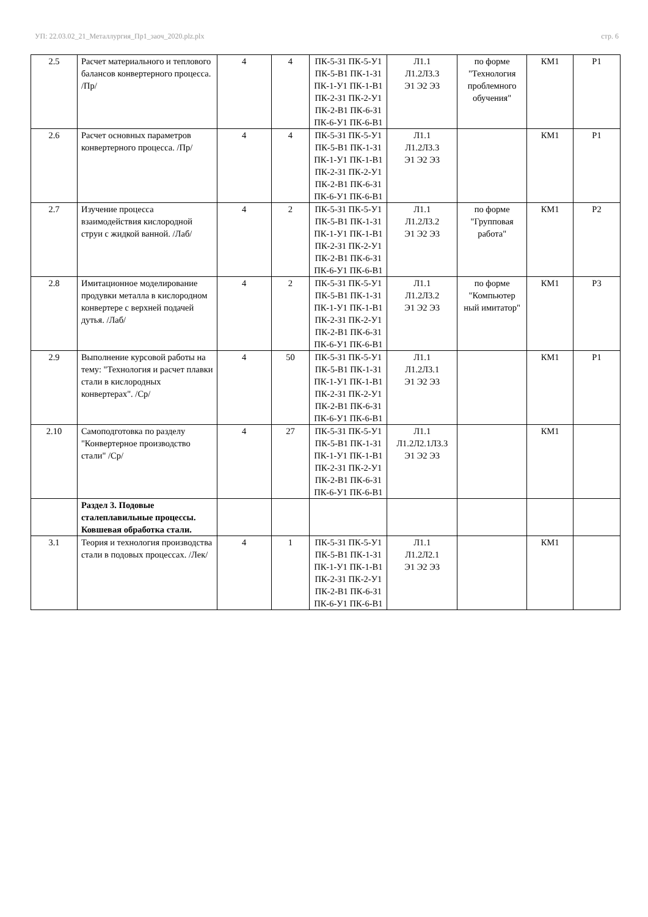УП: 22.03.02_21_Металлургия_Пр1_заоч_2020.plz.plx стр. 6
| 2.5 | Расчет материального и теплового балансов конвертерного процесса. /Пр/ | 4 | 4 | ПК-5-З1 ПК-5-У1 ПК-5-В1 ПК-1-З1 ПК-1-У1 ПК-1-В1 ПК-2-З1 ПК-2-У1 ПК-2-В1 ПК-6-З1 ПК-6-У1 ПК-6-В1 | Л1.1 Л1.2Л3.3 Э1 Э2 Э3 | по форме "Технология проблемного обучения" | КМ1 | Р1 |
| 2.6 | Расчет основных параметров конвертерного процесса. /Пр/ | 4 | 4 | ПК-5-З1 ПК-5-У1 ПК-5-В1 ПК-1-З1 ПК-1-У1 ПК-1-В1 ПК-2-З1 ПК-2-У1 ПК-2-В1 ПК-6-З1 ПК-6-У1 ПК-6-В1 | Л1.1 Л1.2Л3.3 Э1 Э2 Э3 | | КМ1 | Р1 |
| 2.7 | Изучение процесса взаимодействия кислородной струи с жидкой ванной. /Лаб/ | 4 | 2 | ПК-5-З1 ПК-5-У1 ПК-5-В1 ПК-1-З1 ПК-1-У1 ПК-1-В1 ПК-2-З1 ПК-2-У1 ПК-2-В1 ПК-6-З1 ПК-6-У1 ПК-6-В1 | Л1.1 Л1.2Л3.2 Э1 Э2 Э3 | по форме "Групповая работа" | КМ1 | Р2 |
| 2.8 | Имитационное моделирование продувки металла в кислородном конвертере с верхней подачей дутья. /Лаб/ | 4 | 2 | ПК-5-З1 ПК-5-У1 ПК-5-В1 ПК-1-З1 ПК-1-У1 ПК-1-В1 ПК-2-З1 ПК-2-У1 ПК-2-В1 ПК-6-З1 ПК-6-У1 ПК-6-В1 | Л1.1 Л1.2Л3.2 Э1 Э2 Э3 | по форме "Компьютер ный имитатор" | КМ1 | Р3 |
| 2.9 | Выполнение курсовой работы на тему: "Технология и расчет плавки стали в кислородных конвертерах". /Ср/ | 4 | 50 | ПК-5-З1 ПК-5-У1 ПК-5-В1 ПК-1-З1 ПК-1-У1 ПК-1-В1 ПК-2-З1 ПК-2-У1 ПК-2-В1 ПК-6-З1 ПК-6-У1 ПК-6-В1 | Л1.1 Л1.2Л3.1 Э1 Э2 Э3 | | КМ1 | Р1 |
| 2.10 | Самоподготовка по разделу "Конвертерное производство стали" /Ср/ | 4 | 27 | ПК-5-З1 ПК-5-У1 ПК-5-В1 ПК-1-З1 ПК-1-У1 ПК-1-В1 ПК-2-З1 ПК-2-У1 ПК-2-В1 ПК-6-З1 ПК-6-У1 ПК-6-В1 | Л1.1 Л1.2Л2.1Л3.3 Э1 Э2 Э3 | | КМ1 | |
| | Раздел 3. Подовые сталеплавильные процессы. Ковшевая обработка стали. | | | | | | | |
| 3.1 | Теория и технология производства стали в подовых процессах. /Лек/ | 4 | 1 | ПК-5-З1 ПК-5-У1 ПК-5-В1 ПК-1-З1 ПК-1-У1 ПК-1-В1 ПК-2-З1 ПК-2-У1 ПК-2-В1 ПК-6-З1 ПК-6-У1 ПК-6-В1 | Л1.1 Л1.2Л2.1 Э1 Э2 Э3 | | КМ1 | |